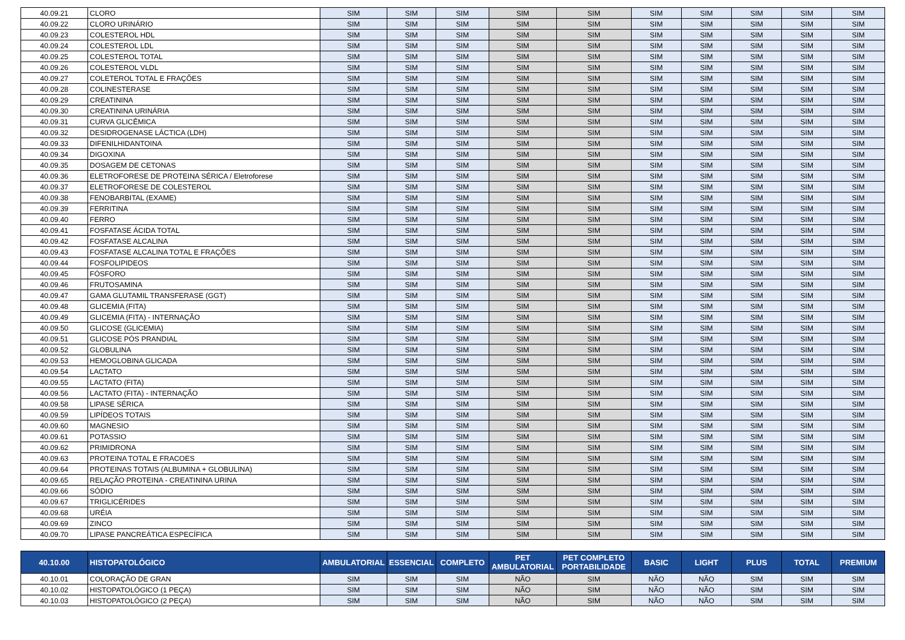| 40.09.21 | CLORO | SIM | SIM | SIM | SIM | SIM | SIM | SIM | SIM | SIM | SIM |
| 40.09.22 | CLORO URINÁRIO | SIM | SIM | SIM | SIM | SIM | SIM | SIM | SIM | SIM | SIM |
| 40.09.23 | COLESTEROL HDL | SIM | SIM | SIM | SIM | SIM | SIM | SIM | SIM | SIM | SIM |
| 40.09.24 | COLESTEROL LDL | SIM | SIM | SIM | SIM | SIM | SIM | SIM | SIM | SIM | SIM |
| 40.09.25 | COLESTEROL TOTAL | SIM | SIM | SIM | SIM | SIM | SIM | SIM | SIM | SIM | SIM |
| 40.09.26 | COLESTEROL VLDL | SIM | SIM | SIM | SIM | SIM | SIM | SIM | SIM | SIM | SIM |
| 40.09.27 | COLETEROL TOTAL E FRAÇÕES | SIM | SIM | SIM | SIM | SIM | SIM | SIM | SIM | SIM | SIM |
| 40.09.28 | COLINESTERASE | SIM | SIM | SIM | SIM | SIM | SIM | SIM | SIM | SIM | SIM |
| 40.09.29 | CREATININA | SIM | SIM | SIM | SIM | SIM | SIM | SIM | SIM | SIM | SIM |
| 40.09.30 | CREATININA URINÁRIA | SIM | SIM | SIM | SIM | SIM | SIM | SIM | SIM | SIM | SIM |
| 40.09.31 | CURVA GLICÊMICA | SIM | SIM | SIM | SIM | SIM | SIM | SIM | SIM | SIM | SIM |
| 40.09.32 | DESIDROGENASE LÁCTICA (LDH) | SIM | SIM | SIM | SIM | SIM | SIM | SIM | SIM | SIM | SIM |
| 40.09.33 | DIFENILHIDANTOINA | SIM | SIM | SIM | SIM | SIM | SIM | SIM | SIM | SIM | SIM |
| 40.09.34 | DIGOXINA | SIM | SIM | SIM | SIM | SIM | SIM | SIM | SIM | SIM | SIM |
| 40.09.35 | DOSAGEM DE CETONAS | SIM | SIM | SIM | SIM | SIM | SIM | SIM | SIM | SIM | SIM |
| 40.09.36 | ELETROFORESE DE PROTEINA SÉRICA / Eletroforese | SIM | SIM | SIM | SIM | SIM | SIM | SIM | SIM | SIM | SIM |
| 40.09.37 | ELETROFORESE DE COLESTEROL | SIM | SIM | SIM | SIM | SIM | SIM | SIM | SIM | SIM | SIM |
| 40.09.38 | FENOBARBITAL (EXAME) | SIM | SIM | SIM | SIM | SIM | SIM | SIM | SIM | SIM | SIM |
| 40.09.39 | FERRITINA | SIM | SIM | SIM | SIM | SIM | SIM | SIM | SIM | SIM | SIM |
| 40.09.40 | FERRO | SIM | SIM | SIM | SIM | SIM | SIM | SIM | SIM | SIM | SIM |
| 40.09.41 | FOSFATASE ÁCIDA TOTAL | SIM | SIM | SIM | SIM | SIM | SIM | SIM | SIM | SIM | SIM |
| 40.09.42 | FOSFATASE ALCALINA | SIM | SIM | SIM | SIM | SIM | SIM | SIM | SIM | SIM | SIM |
| 40.09.43 | FOSFATASE ALCALINA TOTAL E FRAÇÕES | SIM | SIM | SIM | SIM | SIM | SIM | SIM | SIM | SIM | SIM |
| 40.09.44 | FOSFOLIPIDEOS | SIM | SIM | SIM | SIM | SIM | SIM | SIM | SIM | SIM | SIM |
| 40.09.45 | FÓSFORO | SIM | SIM | SIM | SIM | SIM | SIM | SIM | SIM | SIM | SIM |
| 40.09.46 | FRUTOSAMINA | SIM | SIM | SIM | SIM | SIM | SIM | SIM | SIM | SIM | SIM |
| 40.09.47 | GAMA GLUTAMIL TRANSFERASE (GGT) | SIM | SIM | SIM | SIM | SIM | SIM | SIM | SIM | SIM | SIM |
| 40.09.48 | GLICEMIA (FITA) | SIM | SIM | SIM | SIM | SIM | SIM | SIM | SIM | SIM | SIM |
| 40.09.49 | GLICEMIA (FITA) - INTERNAÇÃO | SIM | SIM | SIM | SIM | SIM | SIM | SIM | SIM | SIM | SIM |
| 40.09.50 | GLICOSE (GLICEMIA) | SIM | SIM | SIM | SIM | SIM | SIM | SIM | SIM | SIM | SIM |
| 40.09.51 | GLICOSE PÓS PRANDIAL | SIM | SIM | SIM | SIM | SIM | SIM | SIM | SIM | SIM | SIM |
| 40.09.52 | GLOBULINA | SIM | SIM | SIM | SIM | SIM | SIM | SIM | SIM | SIM | SIM |
| 40.09.53 | HEMOGLOBINA GLICADA | SIM | SIM | SIM | SIM | SIM | SIM | SIM | SIM | SIM | SIM |
| 40.09.54 | LACTATO | SIM | SIM | SIM | SIM | SIM | SIM | SIM | SIM | SIM | SIM |
| 40.09.55 | LACTATO (FITA) | SIM | SIM | SIM | SIM | SIM | SIM | SIM | SIM | SIM | SIM |
| 40.09.56 | LACTATO (FITA) - INTERNAÇÃO | SIM | SIM | SIM | SIM | SIM | SIM | SIM | SIM | SIM | SIM |
| 40.09.58 | LIPASE SÉRICA | SIM | SIM | SIM | SIM | SIM | SIM | SIM | SIM | SIM | SIM |
| 40.09.59 | LIPÍDEOS TOTAIS | SIM | SIM | SIM | SIM | SIM | SIM | SIM | SIM | SIM | SIM |
| 40.09.60 | MAGNESIO | SIM | SIM | SIM | SIM | SIM | SIM | SIM | SIM | SIM | SIM |
| 40.09.61 | POTASSIO | SIM | SIM | SIM | SIM | SIM | SIM | SIM | SIM | SIM | SIM |
| 40.09.62 | PRIMIDRONA | SIM | SIM | SIM | SIM | SIM | SIM | SIM | SIM | SIM | SIM |
| 40.09.63 | PROTEINA TOTAL E FRACOES | SIM | SIM | SIM | SIM | SIM | SIM | SIM | SIM | SIM | SIM |
| 40.09.64 | PROTEINAS TOTAIS (ALBUMINA + GLOBULINA) | SIM | SIM | SIM | SIM | SIM | SIM | SIM | SIM | SIM | SIM |
| 40.09.65 | RELAÇÃO PROTEINA - CREATININA URINA | SIM | SIM | SIM | SIM | SIM | SIM | SIM | SIM | SIM | SIM |
| 40.09.66 | SÓDIO | SIM | SIM | SIM | SIM | SIM | SIM | SIM | SIM | SIM | SIM |
| 40.09.67 | TRIGLICÉRIDES | SIM | SIM | SIM | SIM | SIM | SIM | SIM | SIM | SIM | SIM |
| 40.09.68 | URÉIA | SIM | SIM | SIM | SIM | SIM | SIM | SIM | SIM | SIM | SIM |
| 40.09.69 | ZINCO | SIM | SIM | SIM | SIM | SIM | SIM | SIM | SIM | SIM | SIM |
| 40.09.70 | LIPASE PANCREÁTICA ESPECÍFICA | SIM | SIM | SIM | SIM | SIM | SIM | SIM | SIM | SIM | SIM |
| 40.10.00 | HISTOPATOLÓGICO | AMBULATORIAL | ESSENCIAL | COMPLETO | PET AMBULATORIAL | PET COMPLETO PORTABILIDADE | BASIC | LIGHT | PLUS | TOTAL | PREMIUM |
| 40.10.01 | COLORAÇÃO DE GRAN | SIM | SIM | SIM | NÃO | SIM | NÃO | NÃO | SIM | SIM | SIM |
| 40.10.02 | HISTOPATOLÓGICO (1 PEÇA) | SIM | SIM | SIM | NÃO | SIM | NÃO | NÃO | SIM | SIM | SIM |
| 40.10.03 | HISTOPATOLÓGICO (2 PEÇA) | SIM | SIM | SIM | NÃO | SIM | NÃO | NÃO | SIM | SIM | SIM |